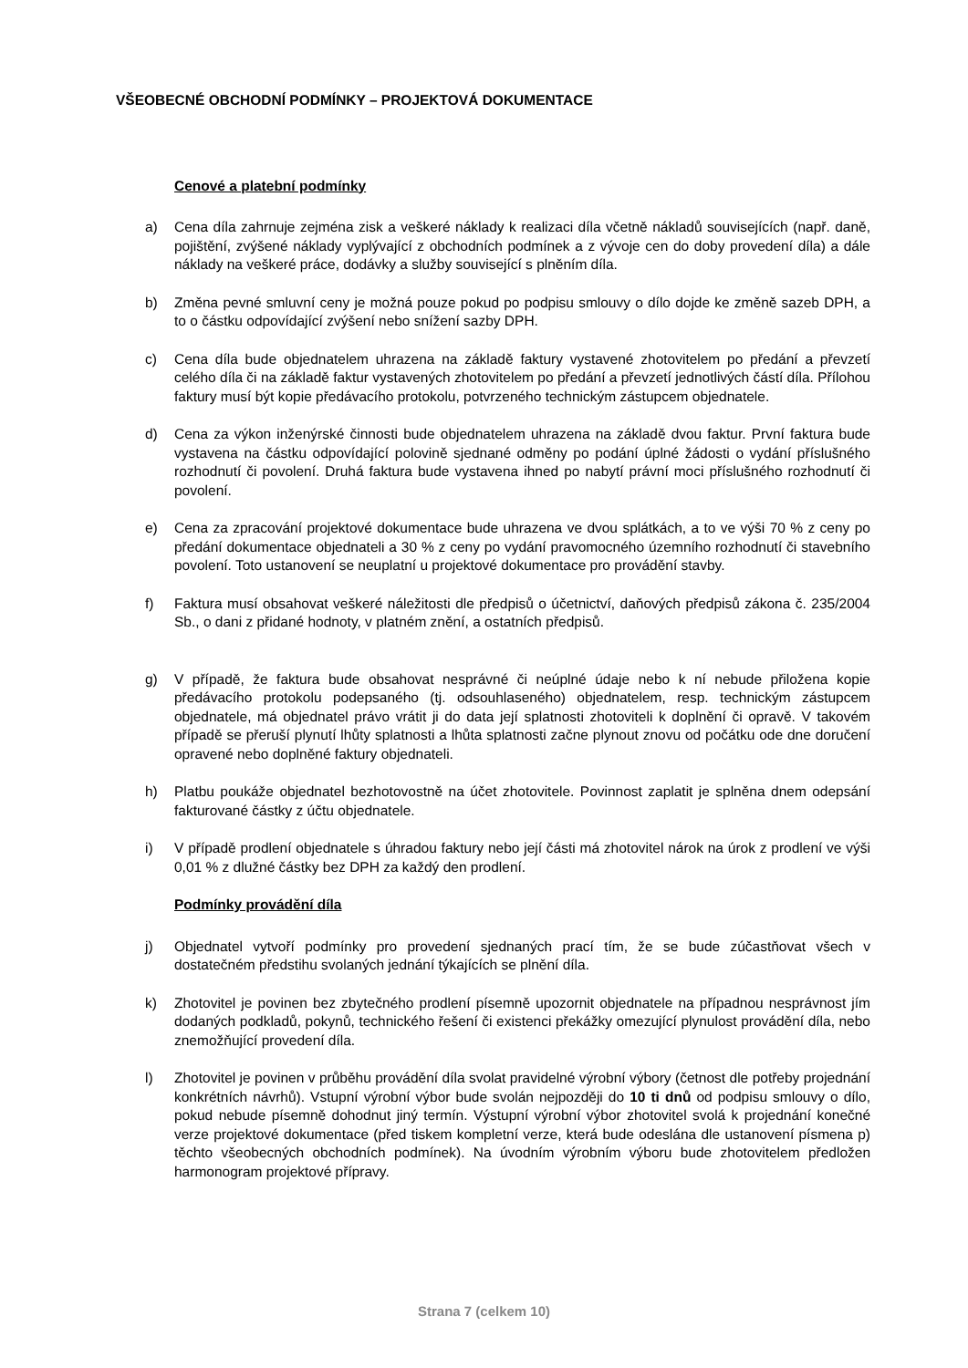VŠEOBECNÉ OBCHODNÍ PODMÍNKY – PROJEKTOVÁ DOKUMENTACE
Cenové a platební podmínky
a) Cena díla zahrnuje zejména zisk a veškeré náklady k realizaci díla včetně nákladů souvisejících (např. daně, pojištění, zvýšené náklady vyplývající z obchodních podmínek a z vývoje cen do doby provedení díla) a dále náklady na veškeré práce, dodávky a služby související s plněním díla.
b) Změna pevné smluvní ceny je možná pouze pokud po podpisu smlouvy o dílo dojde ke změně sazeb DPH, a to o částku odpovídající zvýšení nebo snížení sazby DPH.
c) Cena díla bude objednatelem uhrazena na základě faktury vystavené zhotovitelem po předání a převzetí celého díla či na základě faktur vystavených zhotovitelem po předání a převzetí jednotlivých částí díla. Přílohou faktury musí být kopie předávacího protokolu, potvrzeného technickým zástupcem objednatele.
d) Cena za výkon inženýrské činnosti bude objednatelem uhrazena na základě dvou faktur. První faktura bude vystavena na částku odpovídající polovině sjednané odměny po podání úplné žádosti o vydání příslušného rozhodnutí či povolení. Druhá faktura bude vystavena ihned po nabytí právní moci příslušného rozhodnutí či povolení.
e) Cena za zpracování projektové dokumentace bude uhrazena ve dvou splátkách, a to ve výši 70 % z ceny po předání dokumentace objednateli a 30 % z ceny po vydání pravomocného územního rozhodnutí či stavebního povolení. Toto ustanovení se neuplatní u projektové dokumentace pro provádění stavby.
f) Faktura musí obsahovat veškeré náležitosti dle předpisů o účetnictví, daňových předpisů zákona č. 235/2004 Sb., o dani z přidané hodnoty, v platném znění, a ostatních předpisů.
g) V případě, že faktura bude obsahovat nesprávné či neúplné údaje nebo k ní nebude přiložena kopie předávacího protokolu podepsaného (tj. odsouhlaseného) objednatelem, resp. technickým zástupcem objednatele, má objednatel právo vrátit ji do data její splatnosti zhotoviteli k doplnění či opravě. V takovém případě se přeruší plynutí lhůty splatnosti a lhůta splatnosti začne plynout znovu od počátku ode dne doručení opravené nebo doplněné faktury objednateli.
h) Platbu poukáže objednatel bezhotovostně na účet zhotovitele. Povinnost zaplatit je splněna dnem odepsání fakturované částky z účtu objednatele.
i) V případě prodlení objednatele s úhradou faktury nebo její části má zhotovitel nárok na úrok z prodlení ve výši 0,01 % z dlužné částky bez DPH za každý den prodlení.
Podmínky provádění díla
j) Objednatel vytvoří podmínky pro provedení sjednaných prací tím, že se bude zúčastňovat všech v dostatečném předstihu svolaných jednání týkajících se plnění díla.
k) Zhotovitel je povinen bez zbytečného prodlení písemně upozornit objednatele na případnou nesprávnost jím dodaných podkladů, pokynů, technického řešení či existenci překážky omezující plynulost provádění díla, nebo znemožňující provedení díla.
l) Zhotovitel je povinen v průběhu provádění díla svolat pravidelné výrobní výbory (četnost dle potřeby projednání konkrétních návrhů). Vstupní výrobní výbor bude svolán nejpozději do 10 ti dnů od podpisu smlouvy o dílo, pokud nebude písemně dohodnut jiný termín. Výstupní výrobní výbor zhotovitel svolá k projednání konečné verze projektové dokumentace (před tiskem kompletní verze, která bude odeslána dle ustanovení písmena p) těchto všeobecných obchodních podmínek). Na úvodním výrobním výboru bude zhotovitelem předložen harmonogram projektové přípravy.
Strana 7 (celkem 10)